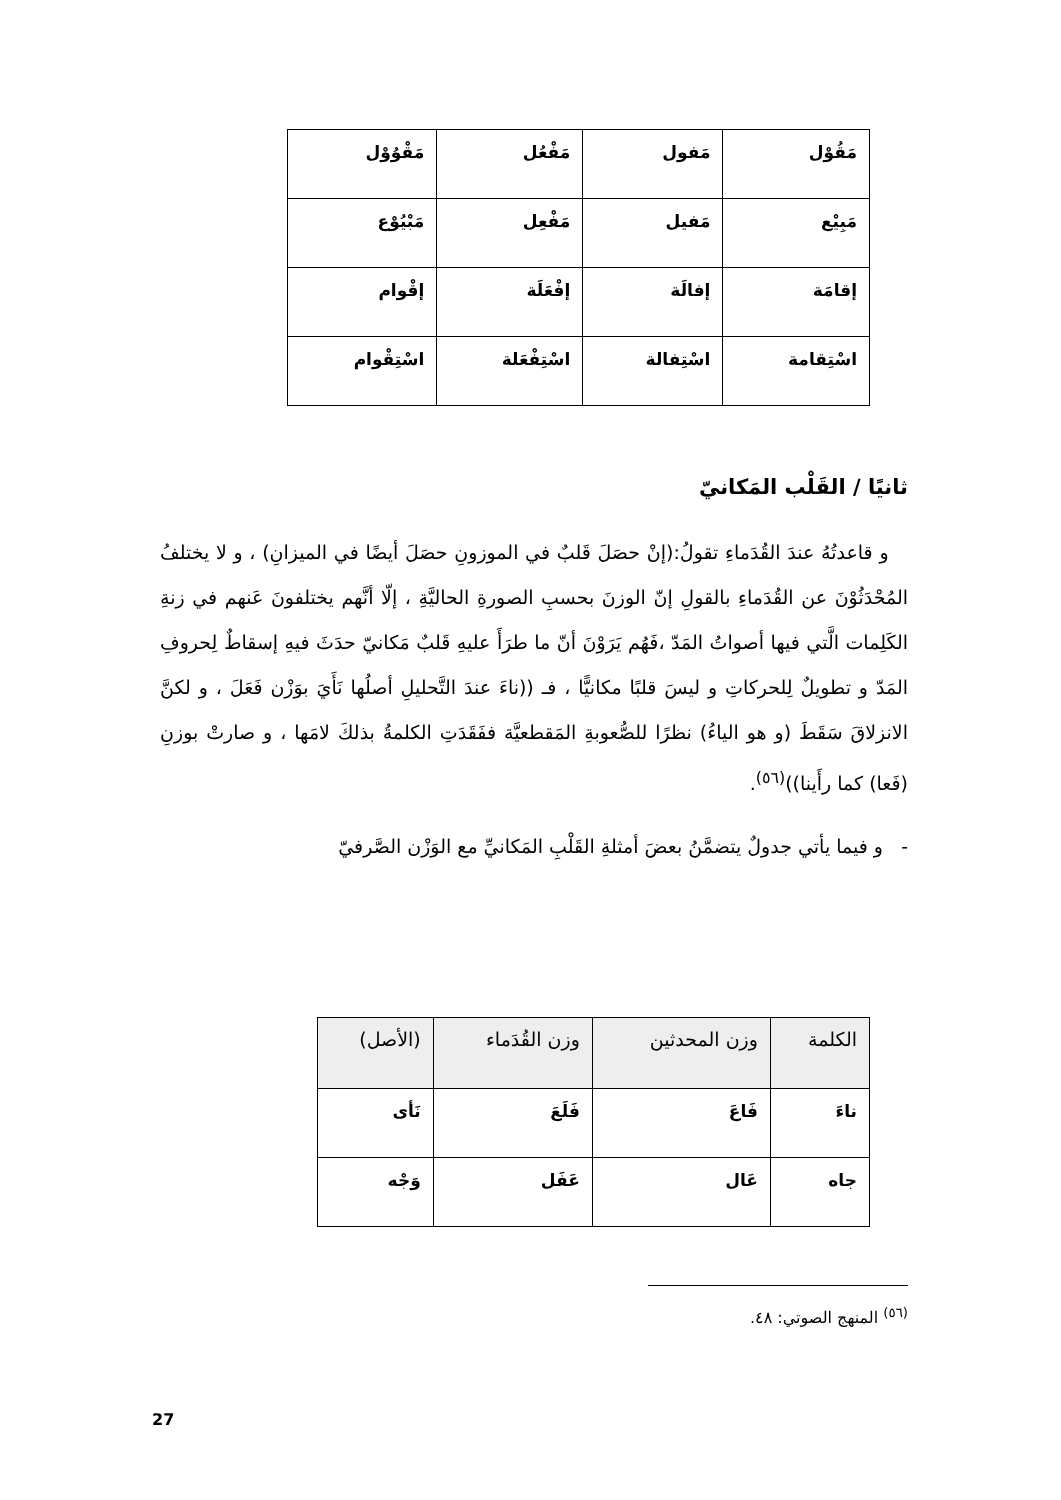| مَقُوْل | مَفول | مَفْعُل | مَقْوُوْل |
| مَبِيْع | مَفيل | مَفْعِل | مَبْيُوْع |
| إقامَة | إفالَة | إفْعَلَة | إقْوام |
| اسْتِقامة | اسْتِفالة | اسْتِفْعَلة | اسْتِقْوام |
ثانيًا / القَلْب المَكانيّ
و قاعدتُهُ عندَ القُدَماءِ تقولُ:(إنْ حصَلَ قَلبٌ في الموزونِ حصَلَ أيضًا في الميزانِ) ، و لا يختلفُ المُحْدَثُوْنَ عن القُدَماءِ بالقولِ إنّ الوزنَ بحسبِ الصورةِ الحاليَّةِ ، إلّا أنَّهم يختلفونَ عَنهم في زنةِ الكَلِمات الَّتي فيها أصواتُ المَدّ ،فَهُم يَرَوْنَ أنّ ما طرَأَ عليهِ قَلبٌ مَكانيّ حدَثَ فيهِ إسقاطٌ لِحروفِ المَدّ و تطويلٌ لِلحركاتِ و ليسَ قلبًا مكانيًّا ، فـ ((ناءَ عندَ التَّحليلِ أصلُها نَأَيَ بوَزْن فَعَلَ ، و لكنَّ الانزلاقَ سَقَطَ (و هو الياءُ) نظرًا للصُّعوبةِ المَقطعيَّة ففَقَدَتِ الكلمةُ بذلكَ لامَها ، و صارتْ بوزنِ (فَعا) كما رأَينا))<sup>(٥٦)</sup>.
- و فيما يأتي جدولٌ يتضمَّنُ بعضَ أمثلةِ القَلْبِ المَكانيِّ مع الوَزْن الصَّرفيّ
| الكلمة | وزن المحدثين | وزن القُدَماء | (الأصل) |
| --- | --- | --- | --- |
| ناءَ | فَاعَ | فَلَعَ | نَأى |
| جاه | عَال | عَفَل | وَجْه |
<sup>(٥٦)</sup> المنهج الصوتي: ٤٨.
27